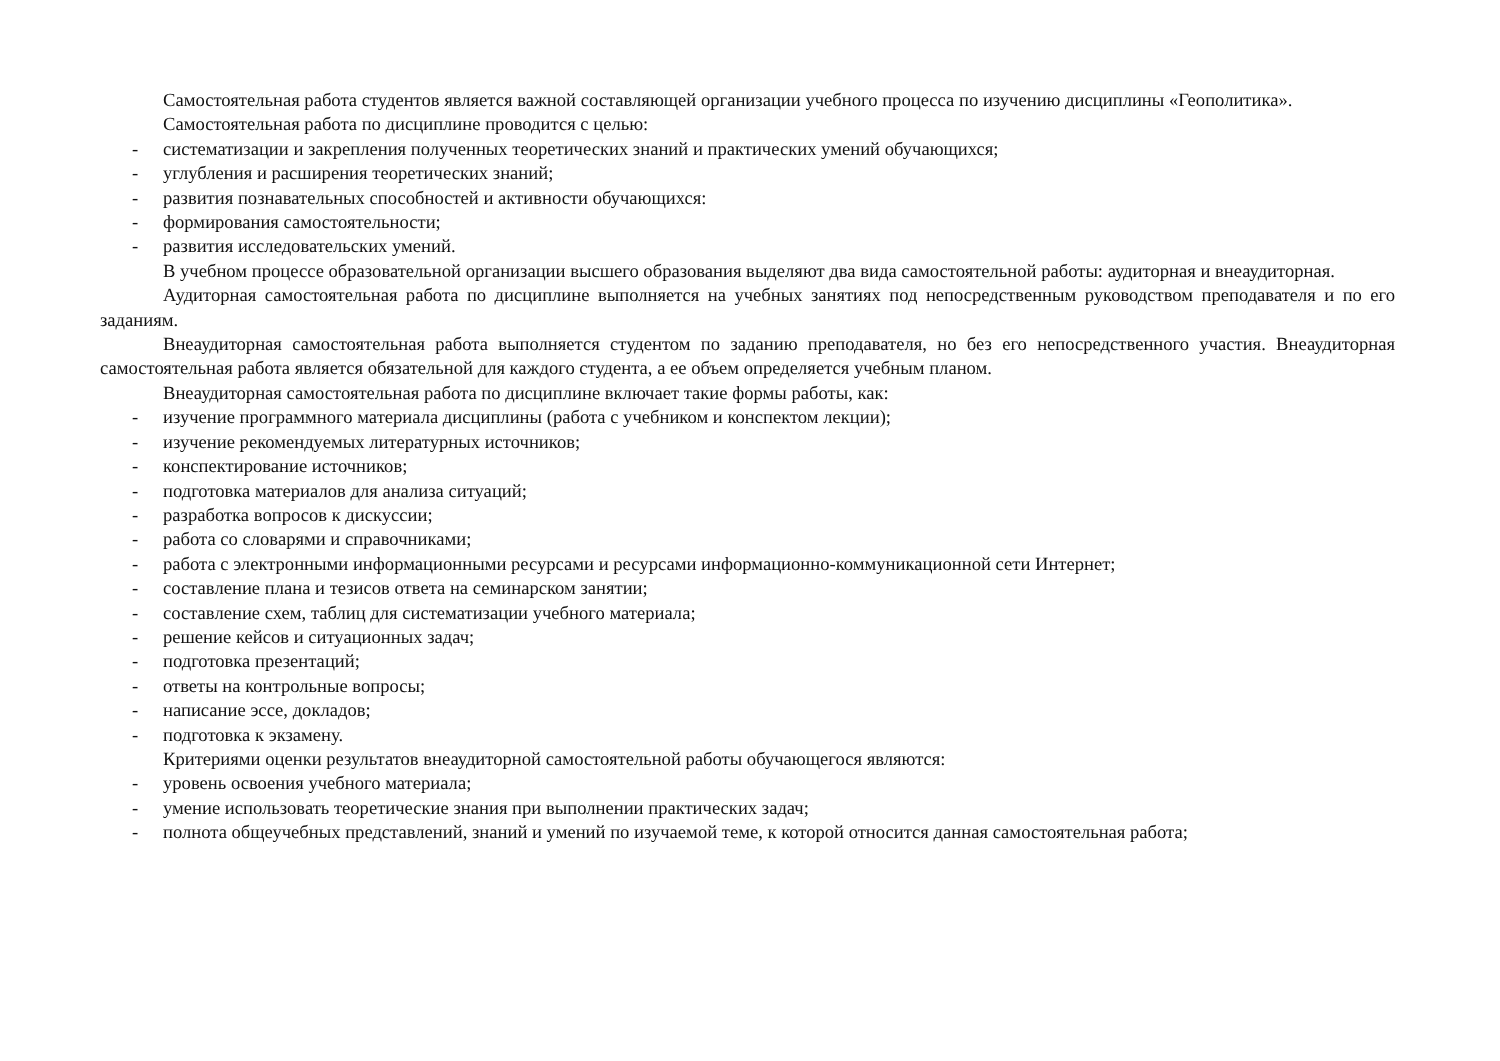Самостоятельная работа студентов является важной составляющей организации учебного процесса по изучению дисциплины «Геополитика».
Самостоятельная работа по дисциплине проводится с целью:
- систематизации и закрепления полученных теоретических знаний и практических умений обучающихся;
- углубления и расширения теоретических знаний;
- развития познавательных способностей и активности обучающихся:
- формирования самостоятельности;
- развития исследовательских умений.
В учебном процессе образовательной организации высшего образования выделяют два вида самостоятельной работы: аудиторная и внеаудиторная.
Аудиторная самостоятельная работа по дисциплине выполняется на учебных занятиях под непосредственным руководством преподавателя и по его заданиям.
Внеаудиторная самостоятельная работа выполняется студентом по заданию преподавателя, но без его непосредственного участия. Внеаудиторная самостоятельная работа является обязательной для каждого студента, а ее объем определяется учебным планом.
Внеаудиторная самостоятельная работа по дисциплине включает такие формы работы, как:
- изучение программного материала дисциплины (работа с учебником и конспектом лекции);
- изучение рекомендуемых литературных источников;
- конспектирование источников;
- подготовка материалов для анализа ситуаций;
- разработка вопросов к дискуссии;
- работа со словарями и справочниками;
- работа с электронными информационными ресурсами и ресурсами информационно-коммуникационной сети Интернет;
- составление плана и тезисов ответа на семинарском занятии;
- составление схем, таблиц для систематизации учебного материала;
- решение кейсов и ситуационных задач;
- подготовка презентаций;
- ответы на контрольные вопросы;
- написание эссе, докладов;
- подготовка к экзамену.
Критериями оценки результатов внеаудиторной самостоятельной работы обучающегося являются:
- уровень освоения учебного материала;
- умение использовать теоретические знания при выполнении практических задач;
- полнота общеучебных представлений, знаний и умений по изучаемой теме, к которой относится данная самостоятельная работа;